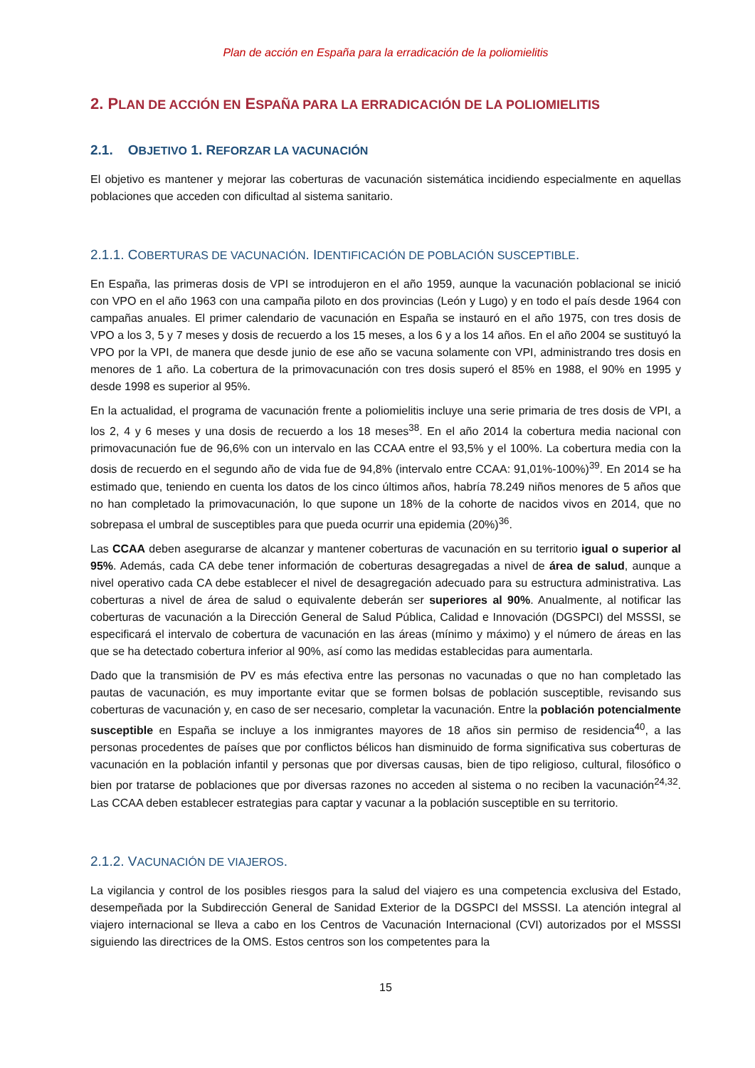Plan de acción en España para la erradicación de la poliomielitis
2. PLAN DE ACCIÓN EN ESPAÑA PARA LA ERRADICACIÓN DE LA POLIOMIELITIS
2.1. OBJETIVO 1. REFORZAR LA VACUNACIÓN
El objetivo es mantener y mejorar las coberturas de vacunación sistemática incidiendo especialmente en aquellas poblaciones que acceden con dificultad al sistema sanitario.
2.1.1. COBERTURAS DE VACUNACIÓN. IDENTIFICACIÓN DE POBLACIÓN SUSCEPTIBLE.
En España, las primeras dosis de VPI se introdujeron en el año 1959, aunque la vacunación poblacional se inició con VPO en el año 1963 con una campaña piloto en dos provincias (León y Lugo) y en todo el país desde 1964 con campañas anuales. El primer calendario de vacunación en España se instauró en el año 1975, con tres dosis de VPO a los 3, 5 y 7 meses y dosis de recuerdo a los 15 meses, a los 6 y a los 14 años. En el año 2004 se sustituyó la VPO por la VPI, de manera que desde junio de ese año se vacuna solamente con VPI, administrando tres dosis en menores de 1 año. La cobertura de la primovacunación con tres dosis superó el 85% en 1988, el 90% en 1995 y desde 1998 es superior al 95%.
En la actualidad, el programa de vacunación frente a poliomielitis incluye una serie primaria de tres dosis de VPI, a los 2, 4 y 6 meses y una dosis de recuerdo a los 18 meses<sup>38</sup>. En el año 2014 la cobertura media nacional con primovacunación fue de 96,6% con un intervalo en las CCAA entre el 93,5% y el 100%. La cobertura media con la dosis de recuerdo en el segundo año de vida fue de 94,8% (intervalo entre CCAA: 91,01%-100%)<sup>39</sup>. En 2014 se ha estimado que, teniendo en cuenta los datos de los cinco últimos años, habría 78.249 niños menores de 5 años que no han completado la primovacunación, lo que supone un 18% de la cohorte de nacidos vivos en 2014, que no sobrepasa el umbral de susceptibles para que pueda ocurrir una epidemia (20%)<sup>36</sup>.
Las CCAA deben asegurarse de alcanzar y mantener coberturas de vacunación en su territorio igual o superior al 95%. Además, cada CA debe tener información de coberturas desagregadas a nivel de área de salud, aunque a nivel operativo cada CA debe establecer el nivel de desagregación adecuado para su estructura administrativa. Las coberturas a nivel de área de salud o equivalente deberán ser superiores al 90%. Anualmente, al notificar las coberturas de vacunación a la Dirección General de Salud Pública, Calidad e Innovación (DGSPCI) del MSSSI, se especificará el intervalo de cobertura de vacunación en las áreas (mínimo y máximo) y el número de áreas en las que se ha detectado cobertura inferior al 90%, así como las medidas establecidas para aumentarla.
Dado que la transmisión de PV es más efectiva entre las personas no vacunadas o que no han completado las pautas de vacunación, es muy importante evitar que se formen bolsas de población susceptible, revisando sus coberturas de vacunación y, en caso de ser necesario, completar la vacunación. Entre la población potencialmente susceptible en España se incluye a los inmigrantes mayores de 18 años sin permiso de residencia<sup>40</sup>, a las personas procedentes de países que por conflictos bélicos han disminuido de forma significativa sus coberturas de vacunación en la población infantil y personas que por diversas causas, bien de tipo religioso, cultural, filosófico o bien por tratarse de poblaciones que por diversas razones no acceden al sistema o no reciben la vacunación<sup>24,32</sup>. Las CCAA deben establecer estrategias para captar y vacunar a la población susceptible en su territorio.
2.1.2. VACUNACIÓN DE VIAJEROS.
La vigilancia y control de los posibles riesgos para la salud del viajero es una competencia exclusiva del Estado, desempeñada por la Subdirección General de Sanidad Exterior de la DGSPCI del MSSSI. La atención integral al viajero internacional se lleva a cabo en los Centros de Vacunación Internacional (CVI) autorizados por el MSSSI siguiendo las directrices de la OMS. Estos centros son los competentes para la
15